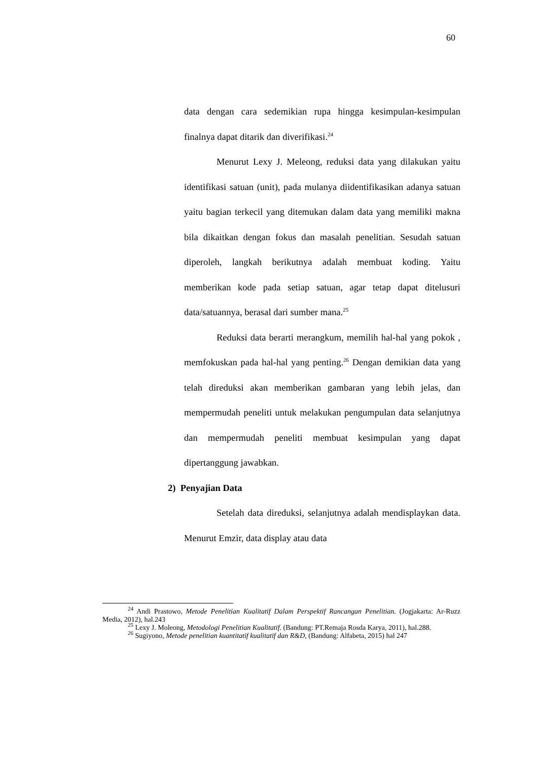60
data dengan cara sedemikian rupa hingga kesimpulan-kesimpulan finalnya dapat ditarik dan diverifikasi.<sup>24</sup>
Menurut Lexy J. Meleong, reduksi data yang dilakukan yaitu identifikasi satuan (unit), pada mulanya diidentifikasikan adanya satuan yaitu bagian terkecil yang ditemukan dalam data yang memiliki makna bila dikaitkan dengan fokus dan masalah penelitian. Sesudah satuan diperoleh, langkah berikutnya adalah membuat koding. Yaitu memberikan kode pada setiap satuan, agar tetap dapat ditelusuri data/satuannya, berasal dari sumber mana.<sup>25</sup>
Reduksi data berarti merangkum, memilih hal-hal yang pokok , memfokuskan pada hal-hal yang penting.<sup>26</sup> Dengan demikian data yang telah direduksi akan memberikan gambaran yang lebih jelas, dan mempermudah peneliti untuk melakukan pengumpulan data selanjutnya dan mempermudah peneliti membuat kesimpulan yang dapat dipertanggung jawabkan.
2) Penyajian Data
Setelah data direduksi, selanjutnya adalah mendisplaykan data. Menurut Emzir, data display atau data
<sup>24</sup> Andi Prastowo, Metode Penelitian Kualitatif Dalam Perspektif Rancangan Penelitian. (Jogjakarta: Ar-Ruzz Media, 2012), hal.243
<sup>25</sup> Lexy J. Moleong, Metodologi Penelitian Kualitatif. (Bandung: PT.Remaja Rosda Karya, 2011), hal.288.
<sup>26</sup> Sugiyono, Metode penelitian kuantitatif kualitatif dan R&D, (Bandung: Alfabeta, 2015) hal 247